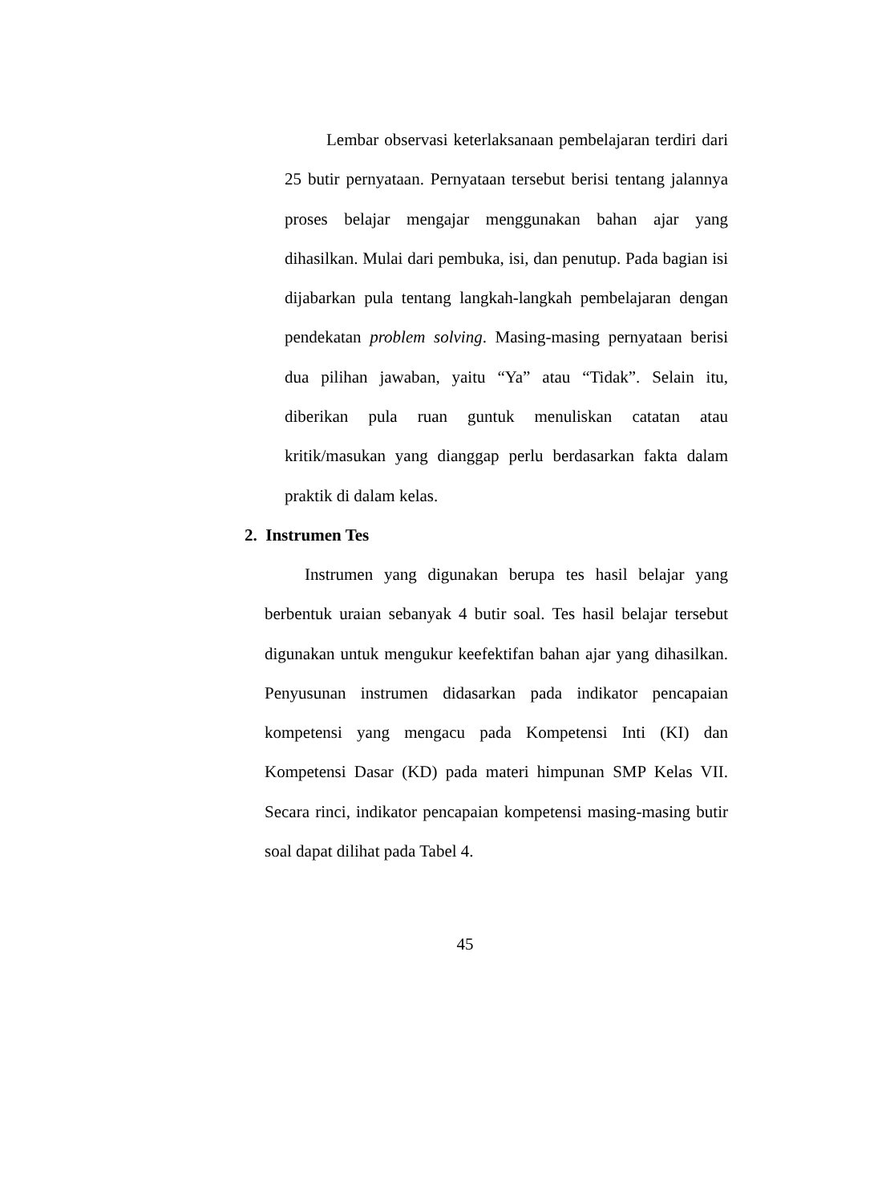Lembar observasi keterlaksanaan pembelajaran terdiri dari 25 butir pernyataan. Pernyataan tersebut berisi tentang jalannya proses belajar mengajar menggunakan bahan ajar yang dihasilkan. Mulai dari pembuka, isi, dan penutup. Pada bagian isi dijabarkan pula tentang langkah-langkah pembelajaran dengan pendekatan problem solving. Masing-masing pernyataan berisi dua pilihan jawaban, yaitu “Ya” atau “Tidak”. Selain itu, diberikan pula ruan guntuk menuliskan catatan atau kritik/masukan yang dianggap perlu berdasarkan fakta dalam praktik di dalam kelas.
2. Instrumen Tes
Instrumen yang digunakan berupa tes hasil belajar yang berbentuk uraian sebanyak 4 butir soal. Tes hasil belajar tersebut digunakan untuk mengukur keefektifan bahan ajar yang dihasilkan. Penyusunan instrumen didasarkan pada indikator pencapaian kompetensi yang mengacu pada Kompetensi Inti (KI) dan Kompetensi Dasar (KD) pada materi himpunan SMP Kelas VII. Secara rinci, indikator pencapaian kompetensi masing-masing butir soal dapat dilihat pada Tabel 4.
45